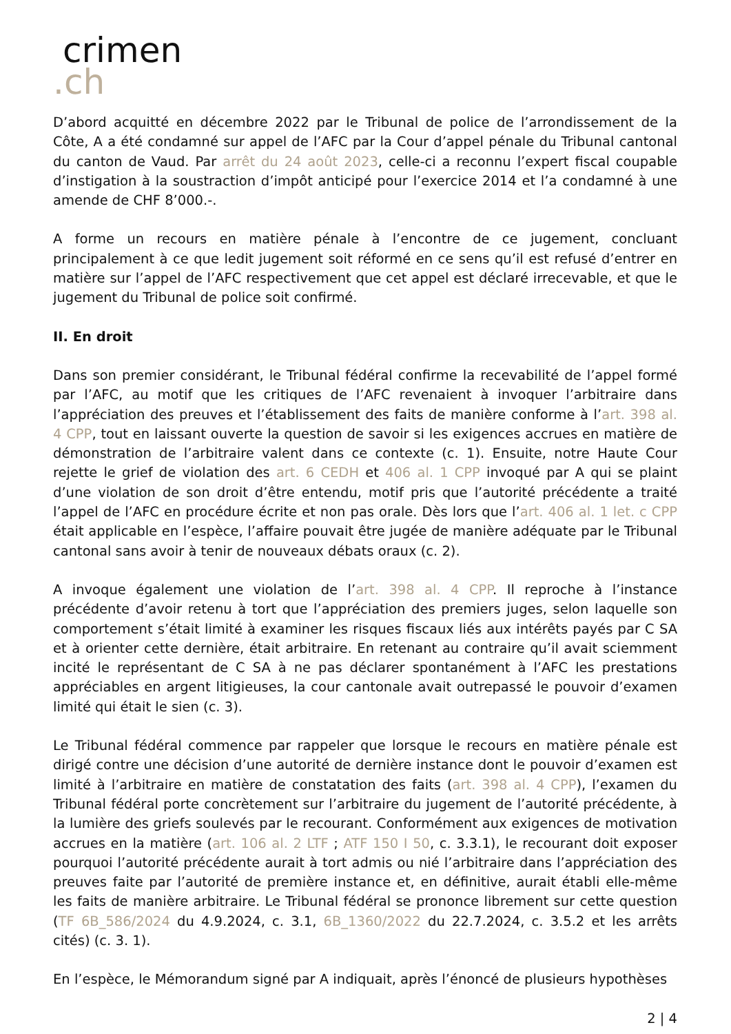crimen
.ch
D’abord acquitté en décembre 2022 par le Tribunal de police de l’arrondissement de la Côte, A a été condamné sur appel de l’AFC par la Cour d’appel pénale du Tribunal cantonal du canton de Vaud. Par arrêt du 24 août 2023, celle-ci a reconnu l’expert fiscal coupable d’instigation à la soustraction d’impôt anticipé pour l’exercice 2014 et l’a condamné à une amende de CHF 8’000.-.
A forme un recours en matière pénale à l’encontre de ce jugement, concluant principalement à ce que ledit jugement soit réformé en ce sens qu’il est refusé d’entrer en matière sur l’appel de l’AFC respectivement que cet appel est déclaré irrecevable, et que le jugement du Tribunal de police soit confirmé.
II. En droit
Dans son premier considérant, le Tribunal fédéral confirme la recevabilité de l’appel formé par l’AFC, au motif que les critiques de l’AFC revenaient à invoquer l’arbitraire dans l’appréciation des preuves et l’établissement des faits de manière conforme à l’art. 398 al. 4 CPP, tout en laissant ouverte la question de savoir si les exigences accrues en matière de démonstration de l’arbitraire valent dans ce contexte (c. 1). Ensuite, notre Haute Cour rejette le grief de violation des art. 6 CEDH et 406 al. 1 CPP invoqué par A qui se plaint d’une violation de son droit d’être entendu, motif pris que l’autorité précédente a traité l’appel de l’AFC en procédure écrite et non pas orale. Dès lors que l’art. 406 al. 1 let. c CPP était applicable en l’espèce, l’affaire pouvait être jugée de manière adéquate par le Tribunal cantonal sans avoir à tenir de nouveaux débats oraux (c. 2).
A invoque également une violation de l’art. 398 al. 4 CPP. Il reproche à l’instance précédente d’avoir retenu à tort que l’appréciation des premiers juges, selon laquelle son comportement s’était limité à examiner les risques fiscaux liés aux intérêts payés par C SA et à orienter cette dernière, était arbitraire. En retenant au contraire qu’il avait sciemment incité le représentant de C SA à ne pas déclarer spontanément à l’AFC les prestations appréciables en argent litigieuses, la cour cantonale avait outrepassé le pouvoir d’examen limité qui était le sien (c. 3).
Le Tribunal fédéral commence par rappeler que lorsque le recours en matière pénale est dirigé contre une décision d’une autorité de dernière instance dont le pouvoir d’examen est limité à l’arbitraire en matière de constatation des faits (art. 398 al. 4 CPP), l’examen du Tribunal fédéral porte concrètement sur l’arbitraire du jugement de l’autorité précédente, à la lumière des griefs soulevés par le recourant. Conformément aux exigences de motivation accrues en la matière (art. 106 al. 2 LTF ; ATF 150 I 50, c. 3.3.1), le recourant doit exposer pourquoi l’autorité précédente aurait à tort admis ou nié l’arbitraire dans l’appréciation des preuves faite par l’autorité de première instance et, en définitive, aurait établi elle-même les faits de manière arbitraire. Le Tribunal fédéral se prononce librement sur cette question (TF 6B_586/2024 du 4.9.2024, c. 3.1, 6B_1360/2022 du 22.7.2024, c. 3.5.2 et les arrêts cités) (c. 3. 1).
En l’espèce, le Mémorandum signé par A indiquait, après l’énoncé de plusieurs hypothèses
2 | 4